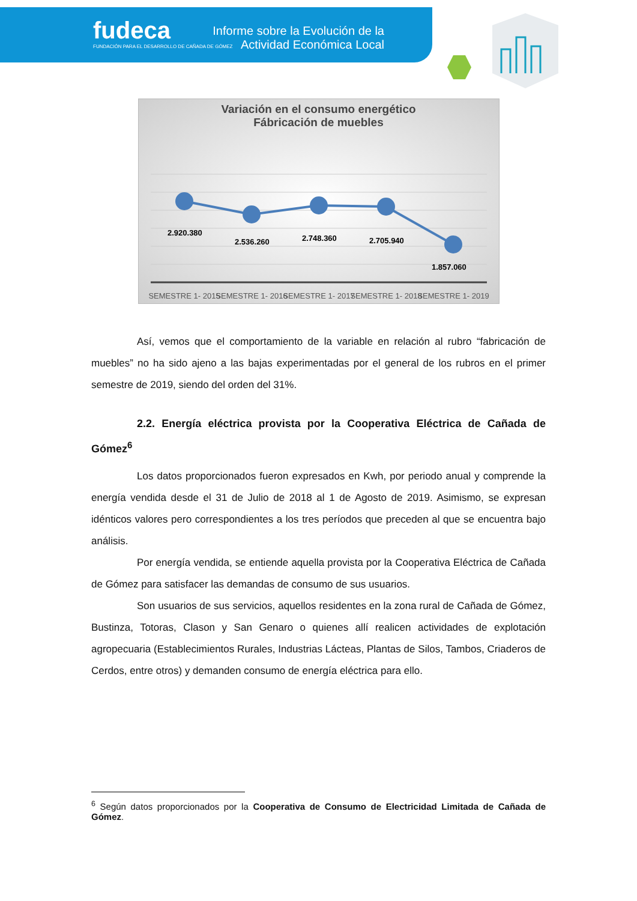fudeca
FUNDACIÓN PARA EL DESARROLLO DE CAÑADA DE GÓMEZ
Informe sobre la Evolución de la Actividad Económica Local
Variación en el consumo energético
Fábricación de muebles
2.920.380
2.536.260
2.748.360
2.705.940
1.857.060
SEMESTRE 1- 2015
SEMESTRE 1- 2016
SEMESTRE 1- 2017
SEMESTRE 1- 2018
SEMESTRE 1- 2019
Así, vemos que el comportamiento de la variable en relación al rubro “fabricación de muebles” no ha sido ajeno a las bajas experimentadas por el general de los rubros en el primer semestre de 2019, siendo del orden del 31%.
2.2. Energía eléctrica provista por la Cooperativa Eléctrica de Cañada de Gómez<sup>6</sup>
Los datos proporcionados fueron expresados en Kwh, por periodo anual y comprende la energía vendida desde el 31 de Julio de 2018 al 1 de Agosto de 2019. Asimismo, se expresan idénticos valores pero correspondientes a los tres períodos que preceden al que se encuentra bajo análisis.
Por energía vendida, se entiende aquella provista por la Cooperativa Eléctrica de Cañada de Gómez para satisfacer las demandas de consumo de sus usuarios.
Son usuarios de sus servicios, aquellos residentes en la zona rural de Cañada de Gómez, Bustinza, Totoras, Clason y San Genaro o quienes allí realicen actividades de explotación agropecuaria (Establecimientos Rurales, Industrias Lácteas, Plantas de Silos, Tambos, Criaderos de Cerdos, entre otros) y demanden consumo de energía eléctrica para ello.
<sup>6</sup> Según datos proporcionados por la Cooperativa de Consumo de Electricidad Limitada de Cañada de Gómez.